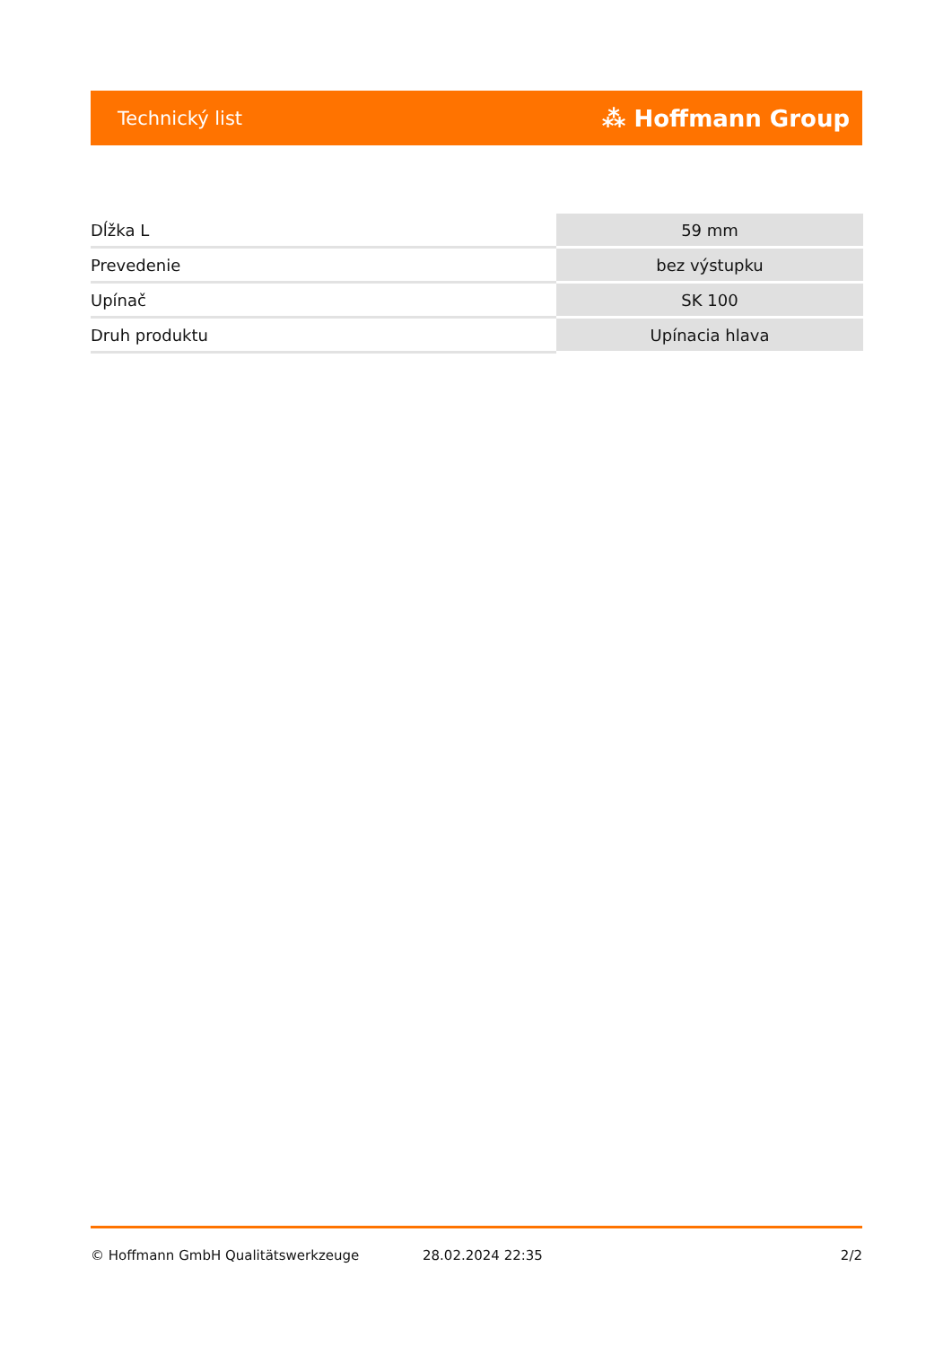Technický list ⁂ Hoffmann Group
| Dĺžka L | 59 mm |
| Prevedenie | bez výstupku |
| Upínač | SK 100 |
| Druh produktu | Upínacia hlava |
© Hoffmann GmbH Qualitätswerkzeuge 28.02.2024 22:35 2/2